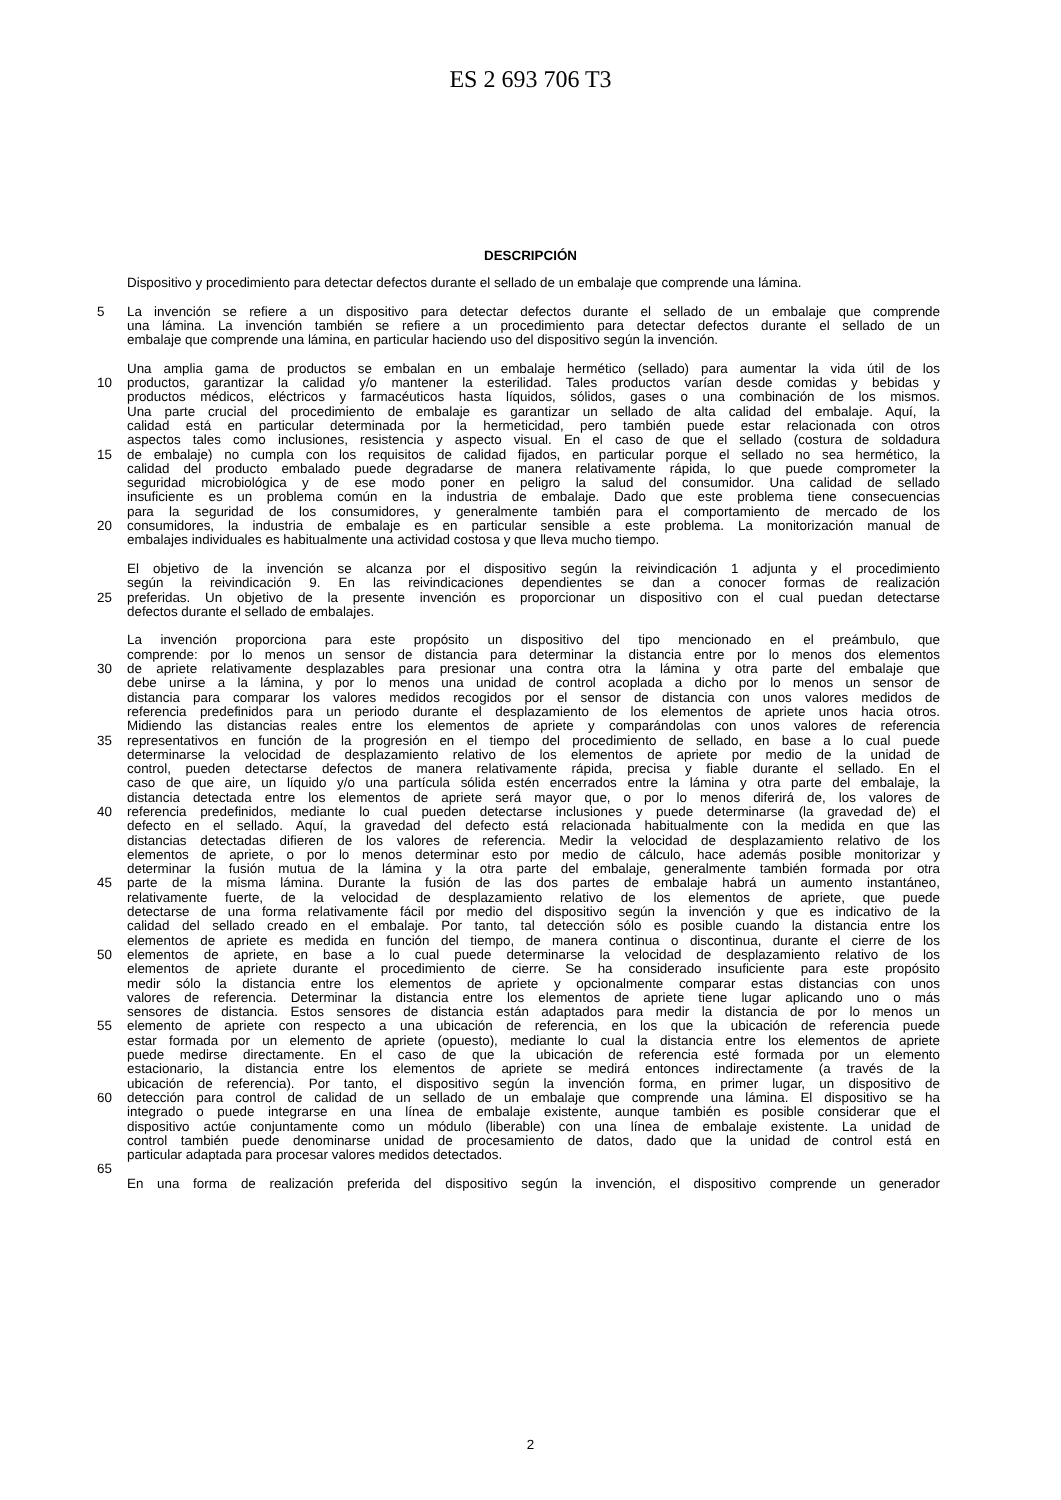ES 2 693 706 T3
DESCRIPCIÓN
Dispositivo y procedimiento para detectar defectos durante el sellado de un embalaje que comprende una lámina.
5 La invención se refiere a un dispositivo para detectar defectos durante el sellado de un embalaje que comprende
una lámina. La invención también se refiere a un procedimiento para detectar defectos durante el sellado de un
embalaje que comprende una lámina, en particular haciendo uso del dispositivo según la invención.
Una amplia gama de productos se embalan en un embalaje hermético (sellado) para aumentar la vida útil de los
10 productos, garantizar la calidad y/o mantener la esterilidad. Tales productos varían desde comidas y bebidas y
productos médicos, eléctricos y farmacéuticos hasta líquidos, sólidos, gases o una combinación de los mismos.
Una parte crucial del procedimiento de embalaje es garantizar un sellado de alta calidad del embalaje. Aquí, la
calidad está en particular determinada por la hermeticidad, pero también puede estar relacionada con otros
aspectos tales como inclusiones, resistencia y aspecto visual. En el caso de que el sellado (costura de soldadura
15 de embalaje) no cumpla con los requisitos de calidad fijados, en particular porque el sellado no sea hermético, la
calidad del producto embalado puede degradarse de manera relativamente rápida, lo que puede comprometer la
seguridad microbiológica y de ese modo poner en peligro la salud del consumidor. Una calidad de sellado
insuficiente es un problema común en la industria de embalaje. Dado que este problema tiene consecuencias
para la seguridad de los consumidores, y generalmente también para el comportamiento de mercado de los
20 consumidores, la industria de embalaje es en particular sensible a este problema. La monitorización manual de
embalajes individuales es habitualmente una actividad costosa y que lleva mucho tiempo.
El objetivo de la invención se alcanza por el dispositivo según la reivindicación 1 adjunta y el procedimiento
según la reivindicación 9. En las reivindicaciones dependientes se dan a conocer formas de realización
25 preferidas. Un objetivo de la presente invención es proporcionar un dispositivo con el cual puedan detectarse
defectos durante el sellado de embalajes.
La invención proporciona para este propósito un dispositivo del tipo mencionado en el preámbulo, que
comprende: por lo menos un sensor de distancia para determinar la distancia entre por lo menos dos elementos
30 de apriete relativamente desplazables para presionar una contra otra la lámina y otra parte del embalaje que
debe unirse a la lámina, y por lo menos una unidad de control acoplada a dicho por lo menos un sensor de
distancia para comparar los valores medidos recogidos por el sensor de distancia con unos valores medidos de
referencia predefinidos para un periodo durante el desplazamiento de los elementos de apriete unos hacia otros.
Midiendo las distancias reales entre los elementos de apriete y comparándolas con unos valores de referencia
35 representativos en función de la progresión en el tiempo del procedimiento de sellado, en base a lo cual puede
determinarse la velocidad de desplazamiento relativo de los elementos de apriete por medio de la unidad de
control, pueden detectarse defectos de manera relativamente rápida, precisa y fiable durante el sellado. En el
caso de que aire, un líquido y/o una partícula sólida estén encerrados entre la lámina y otra parte del embalaje, la
distancia detectada entre los elementos de apriete será mayor que, o por lo menos diferirá de, los valores de
40 referencia predefinidos, mediante lo cual pueden detectarse inclusiones y puede determinarse (la gravedad de) el
defecto en el sellado. Aquí, la gravedad del defecto está relacionada habitualmente con la medida en que las
distancias detectadas difieren de los valores de referencia. Medir la velocidad de desplazamiento relativo de los
elementos de apriete, o por lo menos determinar esto por medio de cálculo, hace además posible monitorizar y
determinar la fusión mutua de la lámina y la otra parte del embalaje, generalmente también formada por otra
45 parte de la misma lámina. Durante la fusión de las dos partes de embalaje habrá un aumento instantáneo,
relativamente fuerte, de la velocidad de desplazamiento relativo de los elementos de apriete, que puede
detectarse de una forma relativamente fácil por medio del dispositivo según la invención y que es indicativo de la
calidad del sellado creado en el embalaje. Por tanto, tal detección sólo es posible cuando la distancia entre los
elementos de apriete es medida en función del tiempo, de manera continua o discontinua, durante el cierre de los
50 elementos de apriete, en base a lo cual puede determinarse la velocidad de desplazamiento relativo de los
elementos de apriete durante el procedimiento de cierre. Se ha considerado insuficiente para este propósito
medir sólo la distancia entre los elementos de apriete y opcionalmente comparar estas distancias con unos
valores de referencia. Determinar la distancia entre los elementos de apriete tiene lugar aplicando uno o más
sensores de distancia. Estos sensores de distancia están adaptados para medir la distancia de por lo menos un
55 elemento de apriete con respecto a una ubicación de referencia, en los que la ubicación de referencia puede
estar formada por un elemento de apriete (opuesto), mediante lo cual la distancia entre los elementos de apriete
puede medirse directamente. En el caso de que la ubicación de referencia esté formada por un elemento
estacionario, la distancia entre los elementos de apriete se medirá entonces indirectamente (a través de la
ubicación de referencia). Por tanto, el dispositivo según la invención forma, en primer lugar, un dispositivo de
60 detección para control de calidad de un sellado de un embalaje que comprende una lámina. El dispositivo se ha
integrado o puede integrarse en una línea de embalaje existente, aunque también es posible considerar que el
dispositivo actúe conjuntamente como un módulo (liberable) con una línea de embalaje existente. La unidad de
control también puede denominarse unidad de procesamiento de datos, dado que la unidad de control está en
particular adaptada para procesar valores medidos detectados.
65
En una forma de realización preferida del dispositivo según la invención, el dispositivo comprende un generador
2